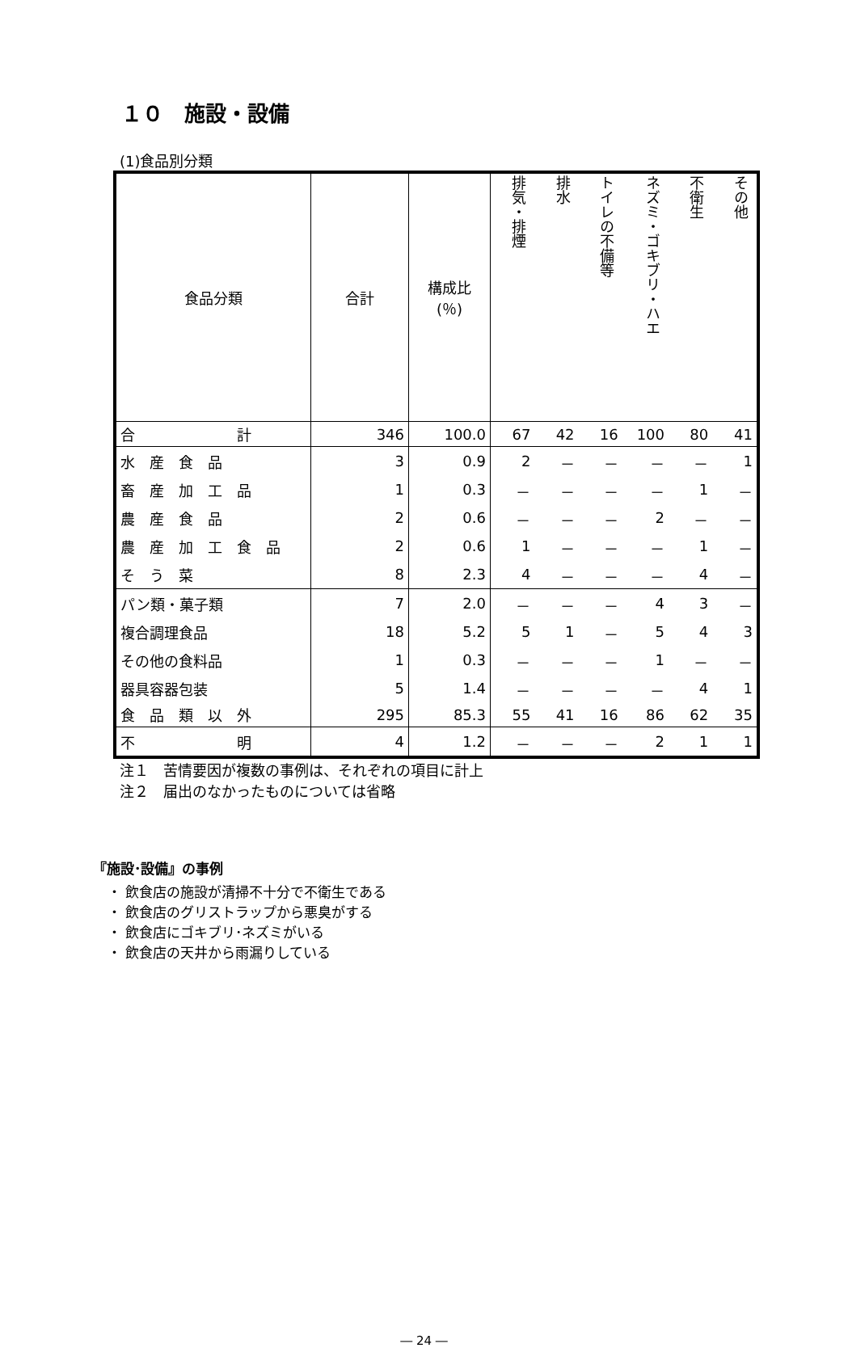１０　施設・設備
(1)食品別分類
| 食品分類 | 合計 | 構成比 (％) | 排気・排煙 | 排水 | トイレの不備等 | ネズミ・ゴキブリ・ハエ | 不衛生 | その他 |
| --- | --- | --- | --- | --- | --- | --- | --- | --- |
| 合 計 | 346 | 100.0 | 67 | 42 | 16 | 100 | 80 | 41 |
| 水 産 食 品 | 3 | 0.9 | 2 | － | － | － | － | 1 |
| 畜 産 加 工 品 | 1 | 0.3 | － | － | － | － | 1 | － |
| 農 産 食 品 | 2 | 0.6 | － | － | － | 2 | － | － |
| 農 産 加 工 食 品 | 2 | 0.6 | 1 | － | － | － | 1 | － |
| そ う 菜 | 8 | 2.3 | 4 | － | － | － | 4 | － |
| パン類・菓子類 | 7 | 2.0 | － | － | － | 4 | 3 | － |
| 複合調理食品 | 18 | 5.2 | 5 | 1 | － | 5 | 4 | 3 |
| その他の食料品 | 1 | 0.3 | － | － | － | 1 | － | － |
| 器具容器包装 | 5 | 1.4 | － | － | － | － | 4 | 1 |
| 食 品 類 以 外 | 295 | 85.3 | 55 | 41 | 16 | 86 | 62 | 35 |
| 不 明 | 4 | 1.2 | － | － | － | 2 | 1 | 1 |
注１　苦情要因が複数の事例は、それぞれの項目に計上
注２　届出のなかったものについては省略
『施設･設備』の事例
・ 飲食店の施設が清掃不十分で不衛生である
・ 飲食店のグリストラップから悪臭がする
・ 飲食店にゴキブリ･ネズミがいる
・ 飲食店の天井から雨漏りしている
― 24 ―